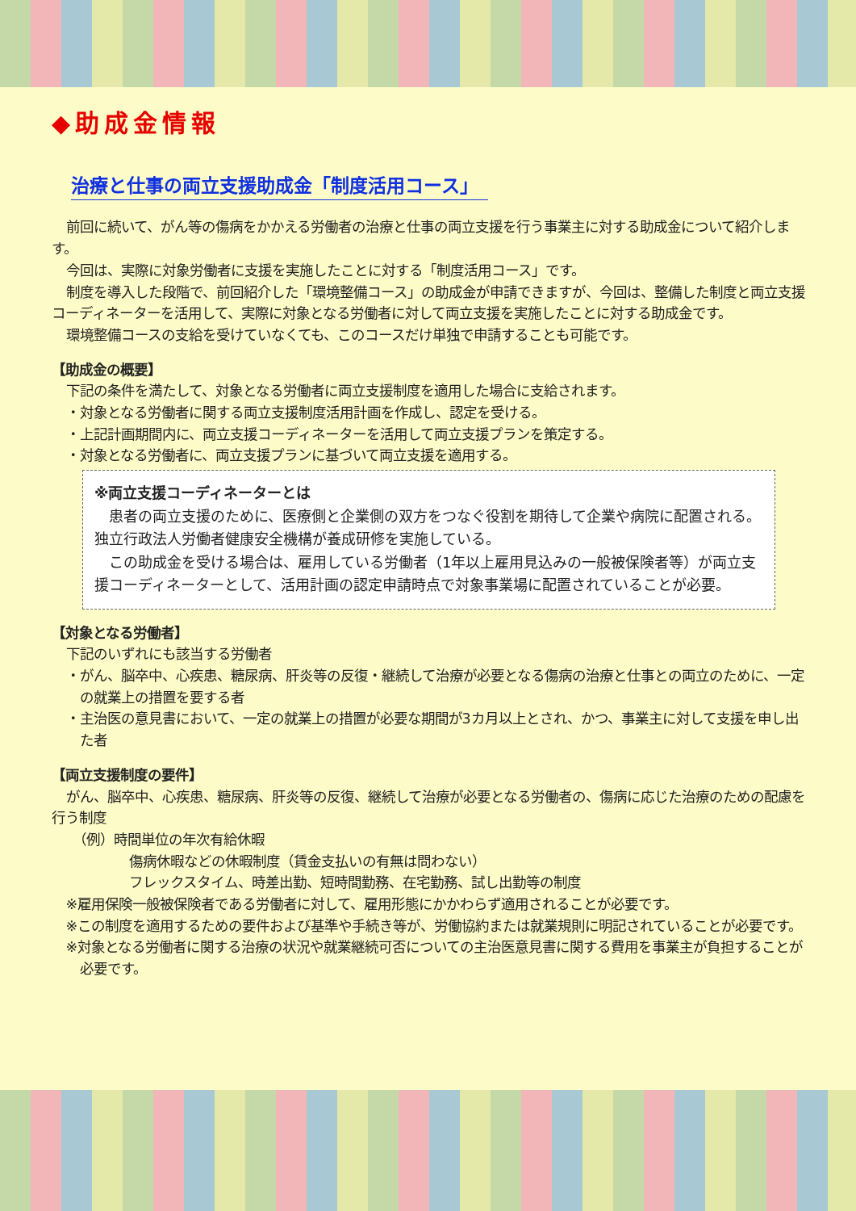◆助成金情報
治療と仕事の両立支援助成金「制度活用コース」
前回に続いて、がん等の傷病をかかえる労働者の治療と仕事の両立支援を行う事業主に対する助成金について紹介します。
今回は、実際に対象労働者に支援を実施したことに対する「制度活用コース」です。
制度を導入した段階で、前回紹介した「環境整備コース」の助成金が申請できますが、今回は、整備した制度と両立支援コーディネーターを活用して、実際に対象となる労働者に対して両立支援を実施したことに対する助成金です。
環境整備コースの支給を受けていなくても、このコースだけ単独で申請することも可能です。
【助成金の概要】
下記の条件を満たして、対象となる労働者に両立支援制度を適用した場合に支給されます。
・対象となる労働者に関する両立支援制度活用計画を作成し、認定を受ける。
・上記計画期間内に、両立支援コーディネーターを活用して両立支援プランを策定する。
・対象となる労働者に、両立支援プランに基づいて両立支援を適用する。
※両立支援コーディネーターとは
患者の両立支援のために、医療側と企業側の双方をつなぐ役割を期待して企業や病院に配置される。独立行政法人労働者健康安全機構が養成研修を実施している。
この助成金を受ける場合は、雇用している労働者（1年以上雇用見込みの一般被保険者等）が両立支援コーディネーターとして、活用計画の認定申請時点で対象事業場に配置されていることが必要。
【対象となる労働者】
下記のいずれにも該当する労働者
・がん、脳卒中、心疾患、糖尿病、肝炎等の反復・継続して治療が必要となる傷病の治療と仕事との両立のために、一定の就業上の措置を要する者
・主治医の意見書において、一定の就業上の措置が必要な期間が3カ月以上とされ、かつ、事業主に対して支援を申し出た者
【両立支援制度の要件】
がん、脳卒中、心疾患、糖尿病、肝炎等の反復、継続して治療が必要となる労働者の、傷病に応じた治療のための配慮を行う制度
（例）時間単位の年次有給休暇
傷病休暇などの休暇制度（賃金支払いの有無は問わない）
フレックスタイム、時差出勤、短時間勤務、在宅勤務、試し出勤等の制度
※雇用保険一般被保険者である労働者に対して、雇用形態にかかわらず適用されることが必要です。
※この制度を適用するための要件および基準や手続き等が、労働協約または就業規則に明記されていることが必要です。
※対象となる労働者に関する治療の状況や就業継続可否についての主治医意見書に関する費用を事業主が負担することが必要です。